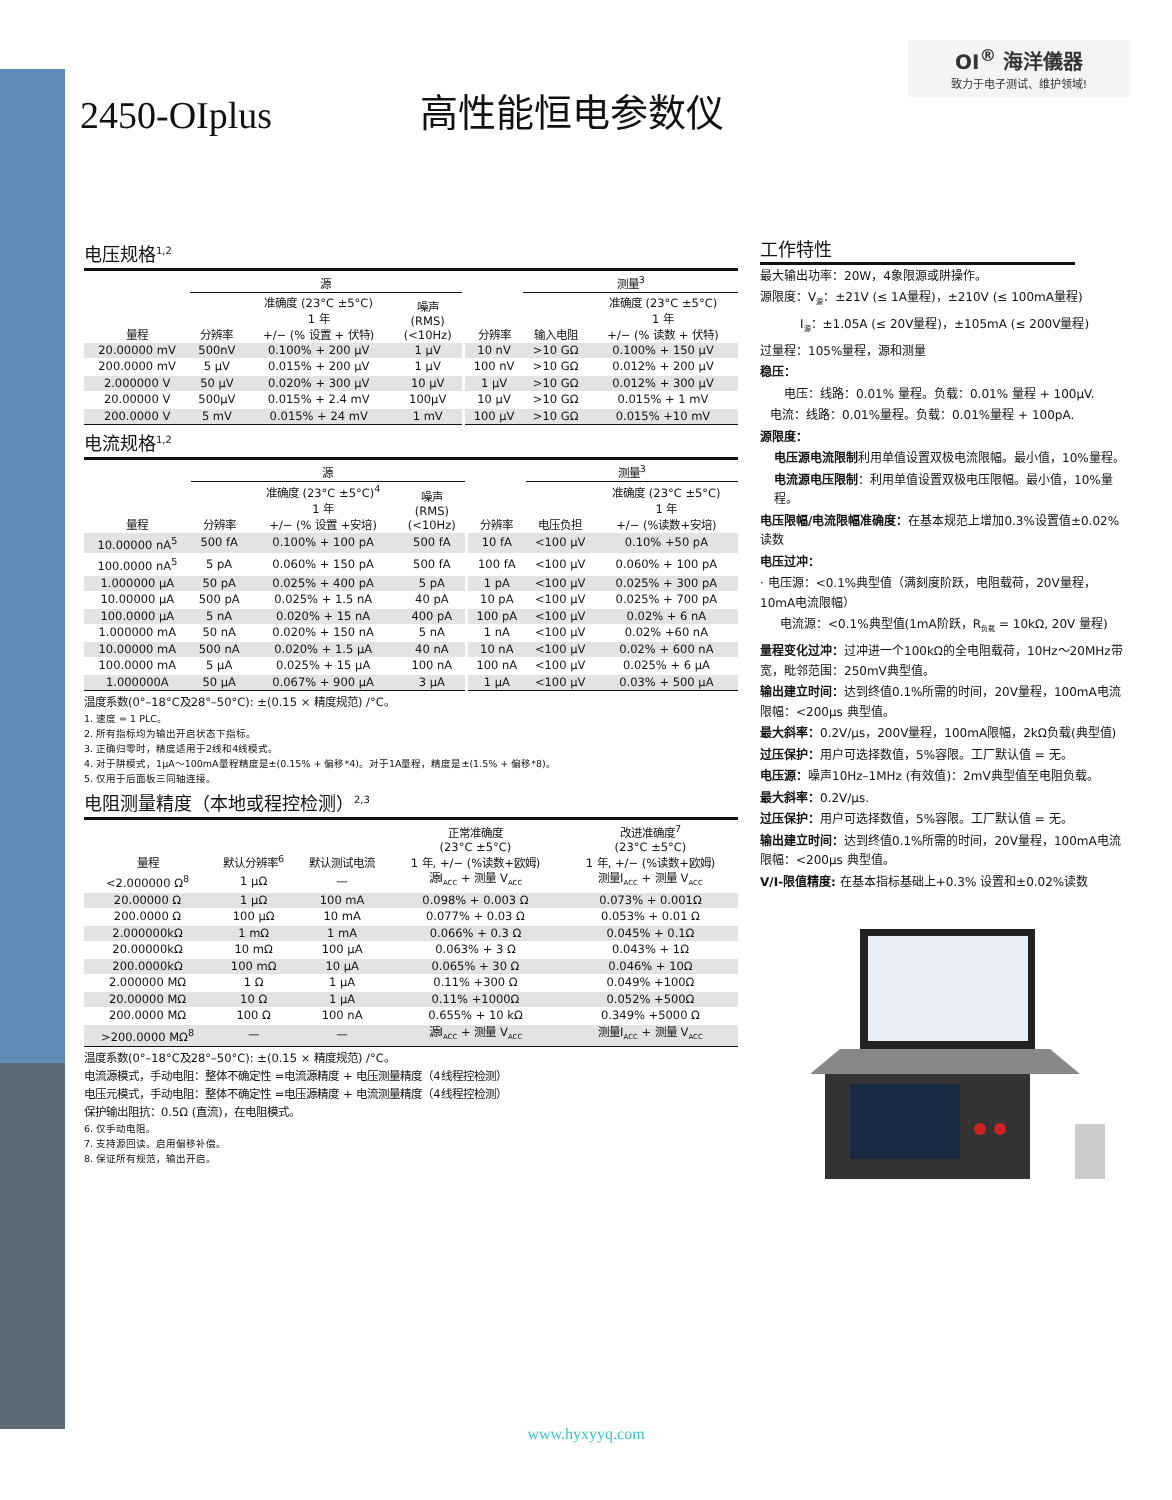2450-OIplus
高性能恒电参数仪
OI<sup>®</sup> 海洋儀器
致力于电子测试、维护领域!
电压规格<sup>1,2</sup>
| | 源 | | | | 测量<sup>3</sup> | |
| --- | --- | --- | --- | --- | --- | --- |
| 量程 | 分辨率 | 准确度 (23°C ±5°C) 1 年 +/− (% 设置 + 伏特) | 噪声 (RMS) (<10Hz) | 分辨率 | 输入电阻 | 准确度 (23°C ±5°C) 1 年 +/− (% 读数 + 伏特) |
| 20.00000 mV | 500nV | 0.100% + 200 μV | 1 μV | 10 nV | >10 GΩ | 0.100% + 150 μV |
| 200.0000 mV | 5 μV | 0.015% + 200 μV | 1 μV | 100 nV | >10 GΩ | 0.012% + 200 μV |
| 2.000000 V | 50 μV | 0.020% + 300 μV | 10 μV | 1 μV | >10 GΩ | 0.012% + 300 μV |
| 20.00000 V | 500μV | 0.015% + 2.4 mV | 100μV | 10 μV | >10 GΩ | 0.015% + 1 mV |
| 200.0000 V | 5 mV | 0.015% + 24 mV | 1 mV | 100 μV | >10 GΩ | 0.015% +10 mV |
电流规格<sup>1,2</sup>
| | 源 | | | | 测量<sup>3</sup> | |
| --- | --- | --- | --- | --- | --- | --- |
| 量程 | 分辨率 | 准确度 (23°C ±5°C)<sup>4</sup> 1 年 +/− (% 设置 +安培) | 噪声 (RMS) (<10Hz) | 分辨率 | 电压负担 | 准确度 (23°C ±5°C) 1 年 +/− (%读数+安培) |
| 10.00000 nA<sup>5</sup> | 500 fA | 0.100% + 100 pA | 500 fA | 10 fA | <100 μV | 0.10% +50 pA |
| 100.0000 nA<sup>5</sup> | 5 pA | 0.060% + 150 pA | 500 fA | 100 fA | <100 μV | 0.060% + 100 pA |
| 1.000000 μA | 50 pA | 0.025% + 400 pA | 5 pA | 1 pA | <100 μV | 0.025% + 300 pA |
| 10.00000 μA | 500 pA | 0.025% + 1.5 nA | 40 pA | 10 pA | <100 μV | 0.025% + 700 pA |
| 100.0000 μA | 5 nA | 0.020% + 15 nA | 400 pA | 100 pA | <100 μV | 0.02% + 6 nA |
| 1.000000 mA | 50 nA | 0.020% + 150 nA | 5 nA | 1 nA | <100 μV | 0.02% +60 nA |
| 10.00000 mA | 500 nA | 0.020% + 1.5 μA | 40 nA | 10 nA | <100 μV | 0.02% + 600 nA |
| 100.0000 mA | 5 μA | 0.025% + 15 μA | 100 nA | 100 nA | <100 μV | 0.025% + 6 μA |
| 1.000000A | 50 μA | 0.067% + 900 μA | 3 μA | 1 μA | <100 μV | 0.03% + 500 μA |
温度系数(0°–18°C及28°–50°C): ±(0.15 × 精度规范) /°C。
1. 速度 = 1 PLC。
2. 所有指标均为输出开启状态下指标。
3. 正确归零时，精度适用于2线和4线模式。
4. 对于阱模式，1μA～100mA量程精度是±(0.15% + 偏移*4)。对于1A量程，精度是±(1.5% + 偏移*8)。
5. 仅用于后面板三同轴连接。
电阻测量精度（本地或程控检测）<sup>2,3</sup>
| 量程 | 默认分辨率<sup>6</sup> | 默认测试电流 | 正常准确度 (23°C ±5°C) 1 年, +/− (%读数+欧姆) | 改进准确度<sup>7</sup> (23°C ±5°C) 1 年, +/− (%读数+欧姆) |
| --- | --- | --- | --- | --- |
| <2.000000 Ω<sup>8</sup> | 1 μΩ | — | 源I<sub>ACC</sub> + 测量 V<sub>ACC</sub> | 测量I<sub>ACC</sub> + 测量 V<sub>ACC</sub> |
| 20.00000 Ω | 1 μΩ | 100 mA | 0.098% + 0.003 Ω | 0.073% + 0.001Ω |
| 200.0000 Ω | 100 μΩ | 10 mA | 0.077% + 0.03 Ω | 0.053% + 0.01 Ω |
| 2.000000kΩ | 1 mΩ | 1 mA | 0.066% + 0.3 Ω | 0.045% + 0.1Ω |
| 20.00000kΩ | 10 mΩ | 100 μA | 0.063% + 3 Ω | 0.043% + 1Ω |
| 200.0000kΩ | 100 mΩ | 10 μA | 0.065% + 30 Ω | 0.046% + 10Ω |
| 2.000000 MΩ | 1 Ω | 1 μA | 0.11% +300 Ω | 0.049% +100Ω |
| 20.00000 MΩ | 10 Ω | 1 μA | 0.11% +1000Ω | 0.052% +500Ω |
| 200.0000 MΩ | 100 Ω | 100 nA | 0.655% + 10 kΩ | 0.349% +5000 Ω |
| >200.0000 MΩ<sup>8</sup> | — | — | 源I<sub>ACC</sub> + 测量 V<sub>ACC</sub> | 测量I<sub>ACC</sub> + 测量 V<sub>ACC</sub> |
温度系数(0°–18°C及28°–50°C): ±(0.15 × 精度规范) /°C。
电流源模式，手动电阻：整体不确定性 =电流源精度 + 电压测量精度（4线程控检测）
电压元模式，手动电阻：整体不确定性 =电压源精度 + 电流测量精度（4线程控检测）
保护输出阻抗：0.5Ω (直流)，在电阻模式。
6. 仅手动电阻。
7. 支持源回读。启用偏移补偿。
8. 保证所有规范，输出开启。
工作特性
最大输出功率：20W，4象限源或阱操作。
源限度：V<sub>源</sub>：±21V (≤ 1A量程)，±210V (≤ 100mA量程)
I<sub>源</sub>：±1.05A (≤ 20V量程)，±105mA (≤ 200V量程)
过量程：105%量程，源和测量
稳压：
电压：线路：0.01% 量程。负载：0.01% 量程 + 100μV.
电流：线路：0.01%量程。负载：0.01%量程 + 100pA.
源限度：
电压源电流限制利用单值设置双极电流限幅。最小值，10%量程。
电流源电压限制：利用单值设置双极电压限幅。最小值，10%量程。
电压限幅/电流限幅准确度：在基本规范上增加0.3%设置值±0.02%读数
电压过冲：
· 电压源：<0.1%典型值（满刻度阶跃，电阻载荷，20V量程，10mA电流限幅）
电流源：<0.1%典型值(1mA阶跃，R<sub>负载</sub> = 10kΩ, 20V 量程)
量程变化过冲：过冲进一个100kΩ的全电阻载荷，10Hz～20MHz带宽，毗邻范围：250mV典型值。
输出建立时间：达到终值0.1%所需的时间，20V量程，100mA电流限幅：<200μs 典型值。
最大斜率：0.2V/μs，200V量程，100mA限幅，2kΩ负载(典型值)
过压保护：用户可选择数值，5%容限。工厂默认值 = 无。
电压源：噪声10Hz–1MHz (有效值)：2mV典型值至电阻负载。
最大斜率：0.2V/μs.
过压保护：用户可选择数值，5%容限。工厂默认值 = 无。
输出建立时间：达到终值0.1%所需的时间，20V量程，100mA电流限幅：<200μs 典型值。
V/I-限值精度: 在基本指标基础上+0.3% 设置和±0.02%读数
www.hyxyyq.com